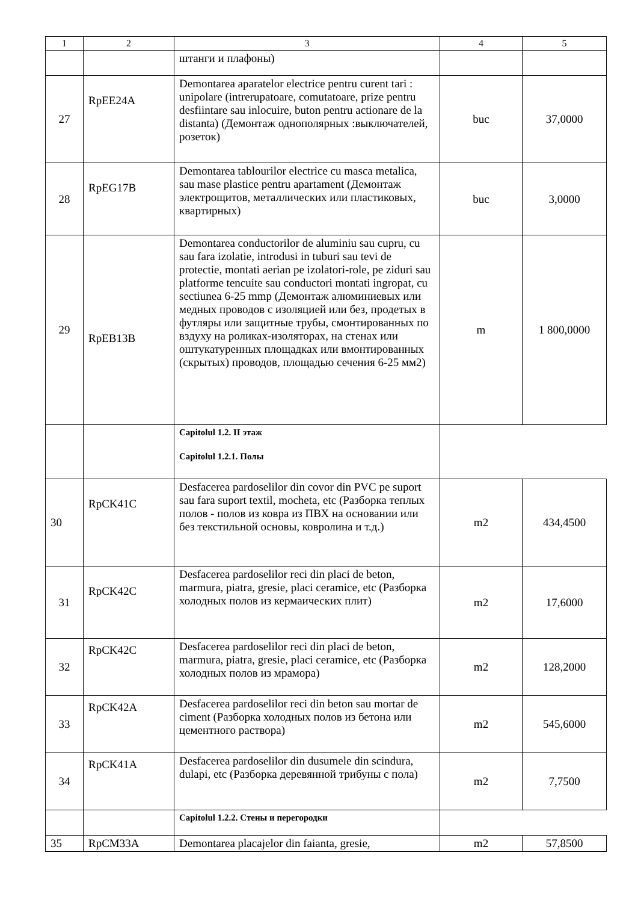| 1 | 2 | 3 | 4 | 5 |
| --- | --- | --- | --- | --- |
| | | штанги и плафоны) | | |
| 27 | RpEE24A | Demontarea aparatelor electrice pentru curent tari : unipolare (intrerupatoare, comutatoare, prize pentru desfiintare sau inlocuire, buton pentru actionare de la distanta) (Демонтаж однополярных :выключателей, розеток) | buc | 37,0000 |
| 28 | RpEG17B | Demontarea tablourilor electrice cu masca metalica, sau mase plastice pentru apartament (Демонтаж электрощитов, металлических или пластиковых, квартирных) | buc | 3,0000 |
| 29 | RpEB13B | Demontarea conductorilor de aluminiu sau cupru, cu sau fara izolatie, introdusi in tuburi sau tevi de protectie, montati aerian pe izolatori-role, pe ziduri sau platforme tencuite sau conductori montati ingropat, cu sectiunea 6-25 mmp (Демонтаж алюминиевых или медных проводов с изоляцией или без, продетых в футляры или защитные трубы, смонтированных по вздуху на роликах-изоляторах, на стенах или оштукатуренных площадках или вмонтированных (скрытых) проводов, площадью сечения 6-25 мм2) | m | 1 800,0000 |
| | | Capitolul 1.2. II этаж Capitolul 1.2.1. Полы | | |
| 30 | RpCK41C | Desfacerea pardoselilor din covor din PVC pe suport sau fara suport textil, mocheta, etc (Разборка теплых полов - полов из ковра из ПВХ на основании или без текстильной основы, ковролина и т.д.) | m2 | 434,4500 |
| 31 | RpCK42C | Desfacerea pardoselilor reci din placi de beton, marmura, piatra, gresie, placi ceramice, etc (Разборка холодных полов из кермаических плит) | m2 | 17,6000 |
| 32 | RpCK42C | Desfacerea pardoselilor reci din placi de beton, marmura, piatra, gresie, placi ceramice, etc (Разборка холодных полов из мрамора) | m2 | 128,2000 |
| 33 | RpCK42A | Desfacerea pardoselilor reci din beton sau mortar de ciment (Разборка холодных полов из бетона или цементного раствора) | m2 | 545,6000 |
| 34 | RpCK41A | Desfacerea pardoselilor din dusumele din scindura, dulapi, etc (Разборка деревянной трибуны с пола) | m2 | 7,7500 |
| | | Capitolul 1.2.2. Стены и перегородки | | |
| 35 | RpCM33A | Demontarea placajelor din faianta, gresie, | m2 | 57,8500 |